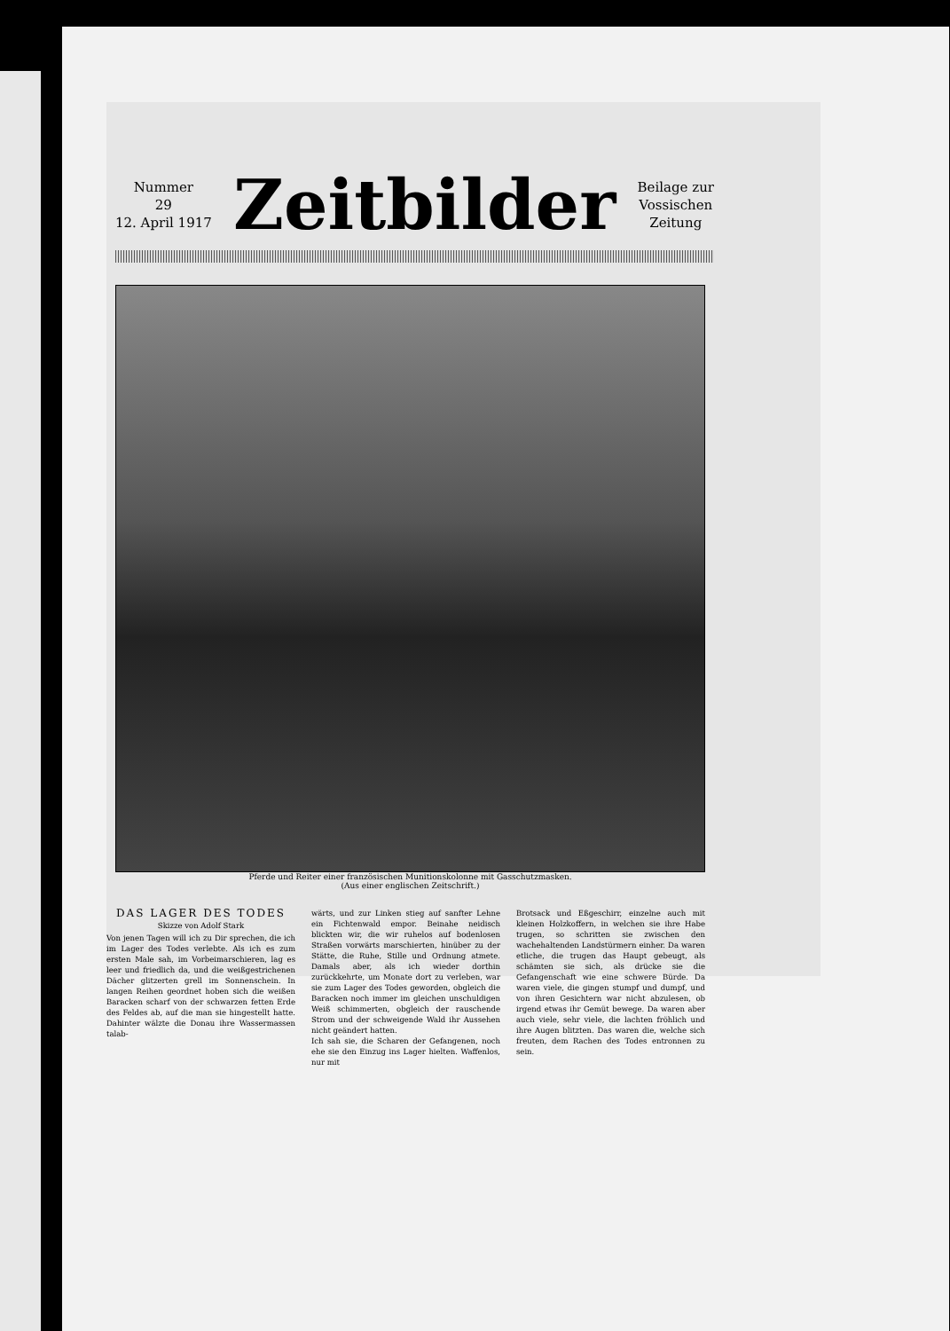Nummer
29
12. April 1917
Zeitbilder
Beilage zur
Vossischen
Zeitung
Pferde und Reiter einer französischen Munitionskolonne mit Gasschutzmasken.
(Aus einer englischen Zeitschrift.)
DAS LAGER DES TODES
Skizze von Adolf Stark
Von jenen Tagen will ich zu Dir sprechen, die ich im Lager des Todes verlebte. Als ich es zum ersten Male sah, im Vorbeimarschieren, lag es leer und friedlich da, und die weißgestrichenen Dächer glitzerten grell im Sonnenschein. In langen Reihen geordnet hoben sich die weißen Baracken scharf von der schwarzen fetten Erde des Feldes ab, auf die man sie hingestellt hatte. Dahinter wälzte die Donau ihre Wassermassen talab-
wärts, und zur Linken stieg auf sanfter Lehne ein Fichtenwald empor. Beinahe neidisch blickten wir, die wir ruhelos auf bodenlosen Straßen vorwärts marschierten, hinüber zu der Stätte, die Ruhe, Stille und Ordnung atmete. Damals aber, als ich wieder dorthin zurückkehrte, um Monate dort zu verleben, war sie zum Lager des Todes geworden, obgleich die Baracken noch immer im gleichen unschuldigen Weiß schimmerten, obgleich der rauschende Strom und der schweigende Wald ihr Aussehen nicht geändert hatten.
Ich sah sie, die Scharen der Gefangenen, noch ehe sie den Einzug ins Lager hielten. Waffenlos, nur mit
Brotsack und Eßgeschirr, einzelne auch mit kleinen Holzkoffern, in welchen sie ihre Habe trugen, so schritten sie zwischen den wachehaltenden Landstürmern einher. Da waren etliche, die trugen das Haupt gebeugt, als schämten sie sich, als drücke sie die Gefangenschaft wie eine schwere Bürde. Da waren viele, die gingen stumpf und dumpf, und von ihren Gesichtern war nicht abzulesen, ob irgend etwas ihr Gemüt bewege. Da waren aber auch viele, sehr viele, die lachten fröhlich und ihre Augen blitzten. Das waren die, welche sich freuten, dem Rachen des Todes entronnen zu sein.